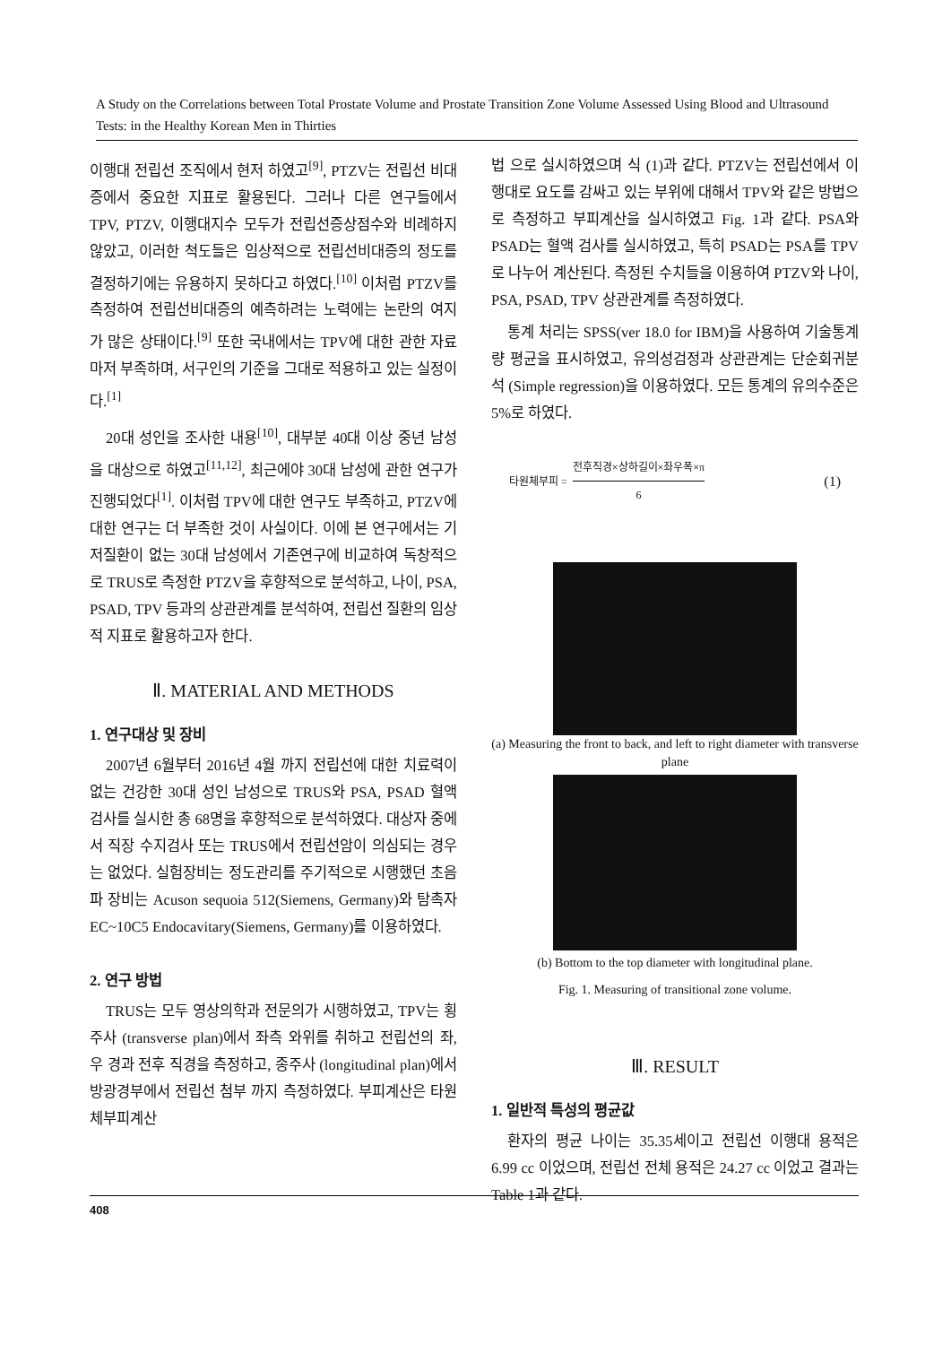A Study on the Correlations between Total Prostate Volume and Prostate Transition Zone Volume Assessed Using Blood and Ultrasound Tests: in the Healthy Korean Men in Thirties
이행대 전립선 조직에서 현저 하였고<sup>[9]</sup>, PTZV는 전립선 비대증에서 중요한 지표로 활용된다. 그러나 다른 연구들에서 TPV, PTZV, 이행대지수 모두가 전립선증상점수와 비례하지 않았고, 이러한 척도들은 임상적으로 전립선비대증의 정도를 결정하기에는 유용하지 못하다고 하였다.<sup>[10]</sup> 이처럼 PTZV를 측정하여 전립선비대증의 예측하려는 노력에는 논란의 여지가 많은 상태이다.<sup>[9]</sup> 또한 국내에서는 TPV에 대한 관한 자료마저 부족하며, 서구인의 기준을 그대로 적용하고 있는 실정이다.<sup>[1]</sup>
20대 성인을 조사한 내용<sup>[10]</sup>, 대부분 40대 이상 중년 남성을 대상으로 하였고<sup>[11,12]</sup>, 최근에야 30대 남성에 관한 연구가 진행되었다<sup>[1]</sup>. 이처럼 TPV에 대한 연구도 부족하고, PTZV에 대한 연구는 더 부족한 것이 사실이다. 이에 본 연구에서는 기저질환이 없는 30대 남성에서 기존연구에 비교하여 독창적으로 TRUS로 측정한 PTZV을 후향적으로 분석하고, 나이, PSA, PSAD, TPV 등과의 상관관계를 분석하여, 전립선 질환의 임상적 지표로 활용하고자 한다.
Ⅱ. MATERIAL AND METHODS
1. 연구대상 및 장비
2007년 6월부터 2016년 4월 까지 전립선에 대한 치료력이 없는 건강한 30대 성인 남성으로 TRUS와 PSA, PSAD 혈액 검사를 실시한 총 68명을 후향적으로 분석하였다. 대상자 중에서 직장 수지검사 또는 TRUS에서 전립선암이 의심되는 경우는 없었다. 실험장비는 정도관리를 주기적으로 시행했던 초음파 장비는 Acuson sequoia 512(Siemens, Germany)와 탐촉자 EC~10C5 Endocavitary(Siemens, Germany)를 이용하였다.
2. 연구 방법
TRUS는 모두 영상의학과 전문의가 시행하였고, TPV는 횡주사 (transverse plan)에서 좌측 와위를 취하고 전립선의 좌, 우 경과 전후 직경을 측정하고, 종주사 (longitudinal plan)에서 방광경부에서 전립선 첨부 까지 측정하였다. 부피계산은 타원체부피계산
법 으로 실시하였으며 식 (1)과 같다. PTZV는 전립선에서 이행대로 요도를 감싸고 있는 부위에 대해서 TPV와 같은 방법으로 측정하고 부피계산을 실시하였고 Fig. 1과 같다. PSA와 PSAD는 혈액 검사를 실시하였고, 특히 PSAD는 PSA를 TPV로 나누어 계산된다. 측정된 수치들을 이용하여 PTZV와 나이, PSA, PSAD, TPV 상관관계를 측정하였다.
통계 처리는 SPSS(ver 18.0 for IBM)을 사용하여 기술통계량 평균을 표시하였고, 유의성검정과 상관관계는 단순회귀분석 (Simple regression)을 이용하였다. 모든 통계의 유의수준은 5%로 하였다.
타원체부피 = 전후직경×상하길이×좌우폭×π 6 (1)
(a) Measuring the front to back, and left to right diameter with transverse plane
(b) Bottom to the top diameter with longitudinal plane.
Fig. 1. Measuring of transitional zone volume.
Ⅲ. RESULT
1. 일반적 특성의 평균값
환자의 평균 나이는 35.35세이고 전립선 이행대 용적은 6.99 cc 이었으며, 전립선 전체 용적은 24.27 cc 이었고 결과는 Table 1과 같다.
408